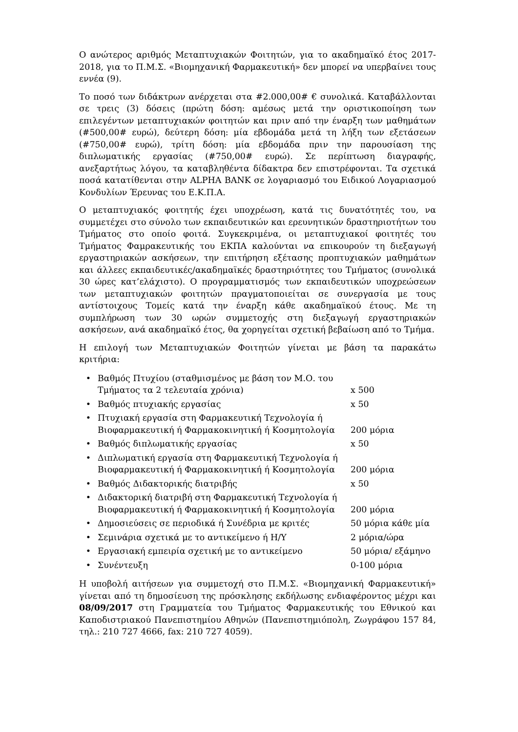Ο ανώτερος αριθμός Μεταπτυχιακών Φοιτητών, για το ακαδημαϊκό έτος 2017-2018, για το Π.Μ.Σ. «Βιομηχανική Φαρμακευτική» δεν μπορεί να υπερβαίνει τους εννέα (9).
Το ποσό των διδάκτρων ανέρχεται στα #2.000,00# € συνολικά. Καταβάλλονται σε τρεις (3) δόσεις (πρώτη δόση: αμέσως μετά την οριστικοποίηση των επιλεγέντων μεταπτυχιακών φοιτητών και πριν από την έναρξη των μαθημάτων (#500,00# ευρώ), δεύτερη δόση: μία εβδομάδα μετά τη λήξη των εξετάσεων (#750,00# ευρώ), τρίτη δόση: μία εβδομάδα πριν την παρουσίαση της διπλωματικής εργασίας (#750,00# ευρώ). Σε περίπτωση διαγραφής, ανεξαρτήτως λόγου, τα καταβληθέντα δίδακτρα δεν επιστρέφονται. Τα σχετικά ποσά κατατίθενται στην ALPHA BANK σε λογαριασμό του Ειδικού Λογαριασμού Κονδυλίων Έρευνας του Ε.Κ.Π.Α.
Ο μεταπτυχιακός φοιτητής έχει υποχρέωση, κατά τις δυνατότητές του, να συμμετέχει στο σύνολο των εκπαιδευτικών και ερευνητικών δραστηριοτήτων του Τμήματος στο οποίο φοιτά. Συγκεκριμένα, οι μεταπτυχιακοί φοιτητές του Τμήματος Φαμρακευτικής του ΕΚΠΑ καλούνται να επικουρούν τη διεξαγωγή εργαστηριακών ασκήσεων, την επιτήρηση εξέτασης προπτυχιακών μαθημάτων και άλλεες εκπαιδευτικές/ακαδημαϊκές δραστηριότητες του Τμήματος (συνολικά 30 ώρες κατ’ελάχιστο). Ο προγραμματισμός των εκπαιδευτικών υποχρεώσεων των μεταπτυχιακών φοιτητών πραγματοποιείται σε συνεργασία με τους αντίστοιχους Τομείς κατά την έναρξη κάθε ακαδημαϊκού έτους. Με τη συμπλήρωση των 30 ωρών συμμετοχής στη διεξαγωγή εργαστηριακών ασκήσεων, ανά ακαδημαϊκό έτος, θα χορηγείται σχετική βεβαίωση από το Τμήμα.
Η επιλογή των Μεταπτυχιακών Φοιτητών γίνεται με βάση τα παρακάτω κριτήρια:
| • | Βαθμός Πτυχίου (σταθμισμένος με βάση τον Μ.Ο. του Τμήματος τα 2 τελευταία χρόνια) | x 500 |
| • | Βαθμός πτυχιακής εργασίας | x 50 |
| • | Πτυχιακή εργασία στη Φαρμακευτική Τεχνολογία ή Βιοφαρμακευτική ή Φαρμακοκινητική ή Κοσμητολογία | 200 μόρια |
| • | Βαθμός διπλωματικής εργασίας | x 50 |
| • | Διπλωματική εργασία στη Φαρμακευτική Τεχνολογία ή Βιοφαρμακευτική ή Φαρμακοκινητική ή Κοσμητολογία | 200 μόρια |
| • | Βαθμός Διδακτορικής διατριβής | x 50 |
| • | Διδακτορική διατριβή στη Φαρμακευτική Τεχνολογία ή Βιοφαρμακευτική ή Φαρμακοκινητική ή Κοσμητολογία | 200 μόρια |
| • | Δημοσιεύσεις σε περιοδικά ή Συνέδρια με κριτές | 50 μόρια κάθε μία |
| • | Σεμινάρια σχετικά με το αντικείμενο ή Η/Υ | 2 μόρια/ώρα |
| • | Εργασιακή εμπειρία σχετική με το αντικείμενο | 50 μόρια/ εξάμηνο |
| • | Συνέντευξη | 0-100 μόρια |
Η υποβολή αιτήσεων για συμμετοχή στο Π.Μ.Σ. «Βιομηχανική Φαρμακευτική» γίνεται από τη δημοσίευση της πρόσκλησης εκδήλωσης ενδιαφέροντος μέχρι και 08/09/2017 στη Γραμματεία του Τμήματος Φαρμακευτικής του Εθνικού και Καποδιστριακού Πανεπιστημίου Αθηνών (Πανεπιστημιόπολη, Ζωγράφου 157 84, τηλ.: 210 727 4666, fax: 210 727 4059).